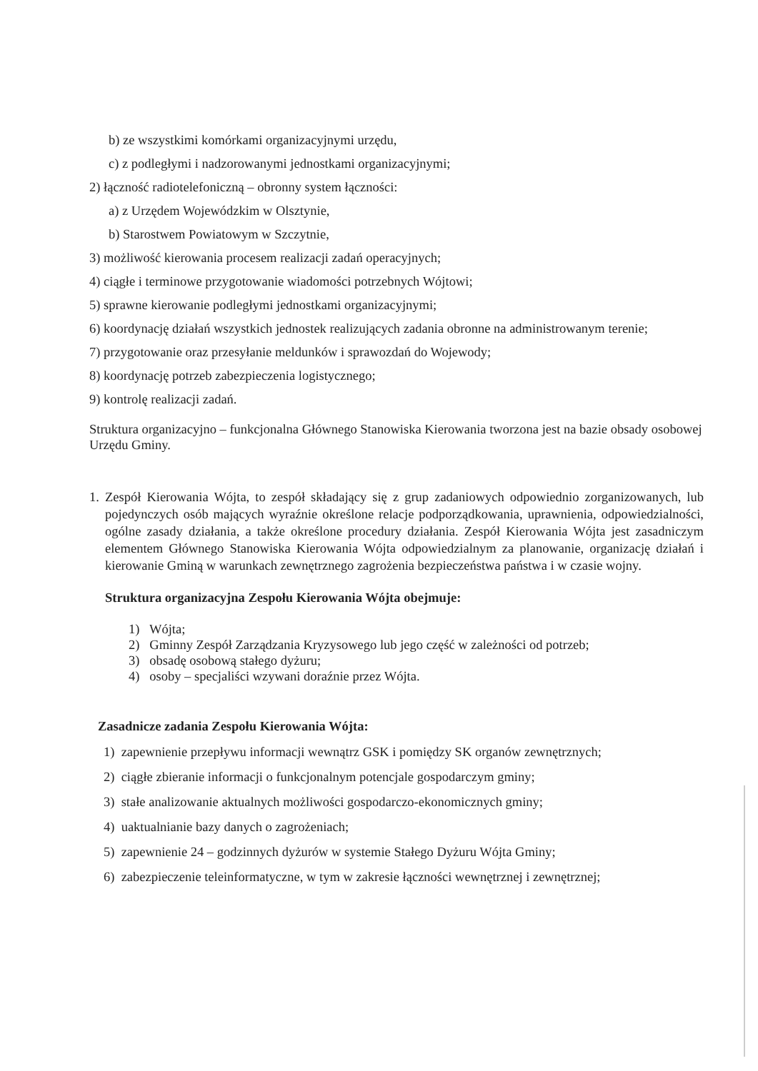b) ze wszystkimi komórkami organizacyjnymi urzędu,
c) z podległymi i nadzorowanymi jednostkami organizacyjnymi;
2) łączność radiotelefoniczną – obronny system łączności:
a) z Urzędem Wojewódzkim w Olsztynie,
b) Starostwem Powiatowym w Szczytnie,
3) możliwość kierowania procesem realizacji zadań operacyjnych;
4) ciągłe i terminowe przygotowanie wiadomości potrzebnych Wójtowi;
5) sprawne kierowanie podległymi jednostkami organizacyjnymi;
6) koordynację działań wszystkich jednostek realizujących zadania obronne na administrowanym terenie;
7) przygotowanie oraz przesyłanie meldunków i sprawozdań do Wojewody;
8) koordynację potrzeb zabezpieczenia logistycznego;
9) kontrolę realizacji zadań.
Struktura organizacyjno – funkcjonalna Głównego Stanowiska Kierowania tworzona jest na bazie obsady osobowej Urzędu Gminy.
1. Zespół Kierowania Wójta, to zespół składający się z grup zadaniowych odpowiednio zorganizowanych, lub pojedynczych osób mających wyraźnie określone relacje podporządkowania, uprawnienia, odpowiedzialności, ogólne zasady działania, a także określone procedury działania. Zespół Kierowania Wójta jest zasadniczym elementem Głównego Stanowiska Kierowania Wójta odpowiedzialnym za planowanie, organizację działań i kierowanie Gminą w warunkach zewnętrznego zagrożenia bezpieczeństwa państwa i w czasie wojny.
Struktura organizacyjna Zespołu Kierowania Wójta obejmuje:
1) Wójta;
2) Gminny Zespół Zarządzania Kryzysowego lub jego część w zależności od potrzeb;
3) obsadę osobową stałego dyżuru;
4) osoby – specjaliści wzywani doraźnie przez Wójta.
Zasadnicze zadania Zespołu Kierowania Wójta:
1) zapewnienie przepływu informacji wewnątrz GSK i pomiędzy SK organów zewnętrznych;
2) ciągłe zbieranie informacji o funkcjonalnym potencjale gospodarczym gminy;
3) stałe analizowanie aktualnych możliwości gospodarczo-ekonomicznych gminy;
4) uaktualnianie bazy danych o zagrożeniach;
5) zapewnienie 24 – godzinnych dyżurów w systemie Stałego Dyżuru Wójta Gminy;
6) zabezpieczenie teleinformatyczne, w tym w zakresie łączności wewnętrznej i zewnętrznej;